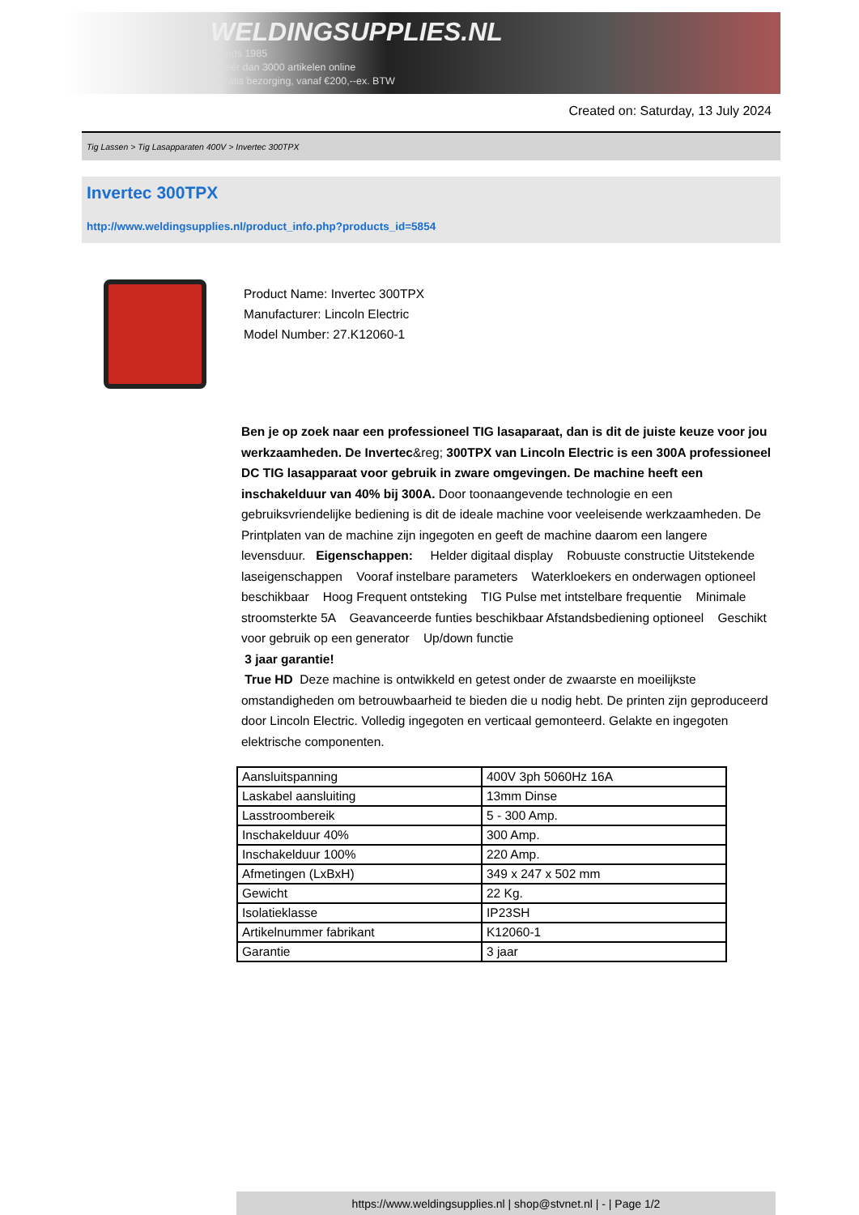WELDINGSUPPLIES.NL
- Sinds 1985
- Méér dan 3000 artikelen online
- Gratis bezorging, vanaf €200,--ex. BTW
Created on: Saturday, 13 July 2024
Tig Lassen > Tig Lasapparaten 400V > Invertec 300TPX
Invertec 300TPX
http://www.weldingsupplies.nl/product_info.php?products_id=5854
Product Name: Invertec 300TPX
Manufacturer: Lincoln Electric
Model Number: 27.K12060-1
Ben je op zoek naar een professioneel TIG lasaparaat, dan is dit de juiste keuze voor jou werkzaamheden. De Invertec&reg; 300TPX van Lincoln Electric is een 300A professioneel DC TIG lasapparaat voor gebruik in zware omgevingen. De machine heeft een inschakelduur van 40% bij 300A. Door toonaangevende technologie en een gebruiksvriendelijke bediening is dit de ideale machine voor veeleisende werkzaamheden. De Printplaten van de machine zijn ingegoten en geeft de machine daarom een langere levensduur. Eigenschappen: Helder digitaal display Robuuste constructie Uitstekende laseigenschappen Vooraf instelbare parameters Waterkloekers en onderwagen optioneel beschikbaar Hoog Frequent ontsteking TIG Pulse met intstelbare frequentie Minimale stroomsterkte 5A Geavanceerde funties beschikbaar Afstandsbediening optioneel Geschikt voor gebruik op een generator Up/down functie
3 jaar garantie!
True HD Deze machine is ontwikkeld en getest onder de zwaarste en moeilijkste omstandigheden om betrouwbaarheid te bieden die u nodig hebt. De printen zijn geproduceerd door Lincoln Electric. Volledig ingegoten en verticaal gemonteerd. Gelakte en ingegoten elektrische componenten.
| Aansluitspanning | 400V 3ph 5060Hz 16A |
| Laskabel aansluiting | 13mm Dinse |
| Lasstroombereik | 5 - 300 Amp. |
| Inschakelduur 40% | 300 Amp. |
| Inschakelduur 100% | 220 Amp. |
| Afmetingen (LxBxH) | 349 x 247 x 502 mm |
| Gewicht | 22 Kg. |
| Isolatieklasse | IP23SH |
| Artikelnummer fabrikant | K12060-1 |
| Garantie | 3 jaar |
https://www.weldingsupplies.nl | shop@stvnet.nl | - | Page 1/2